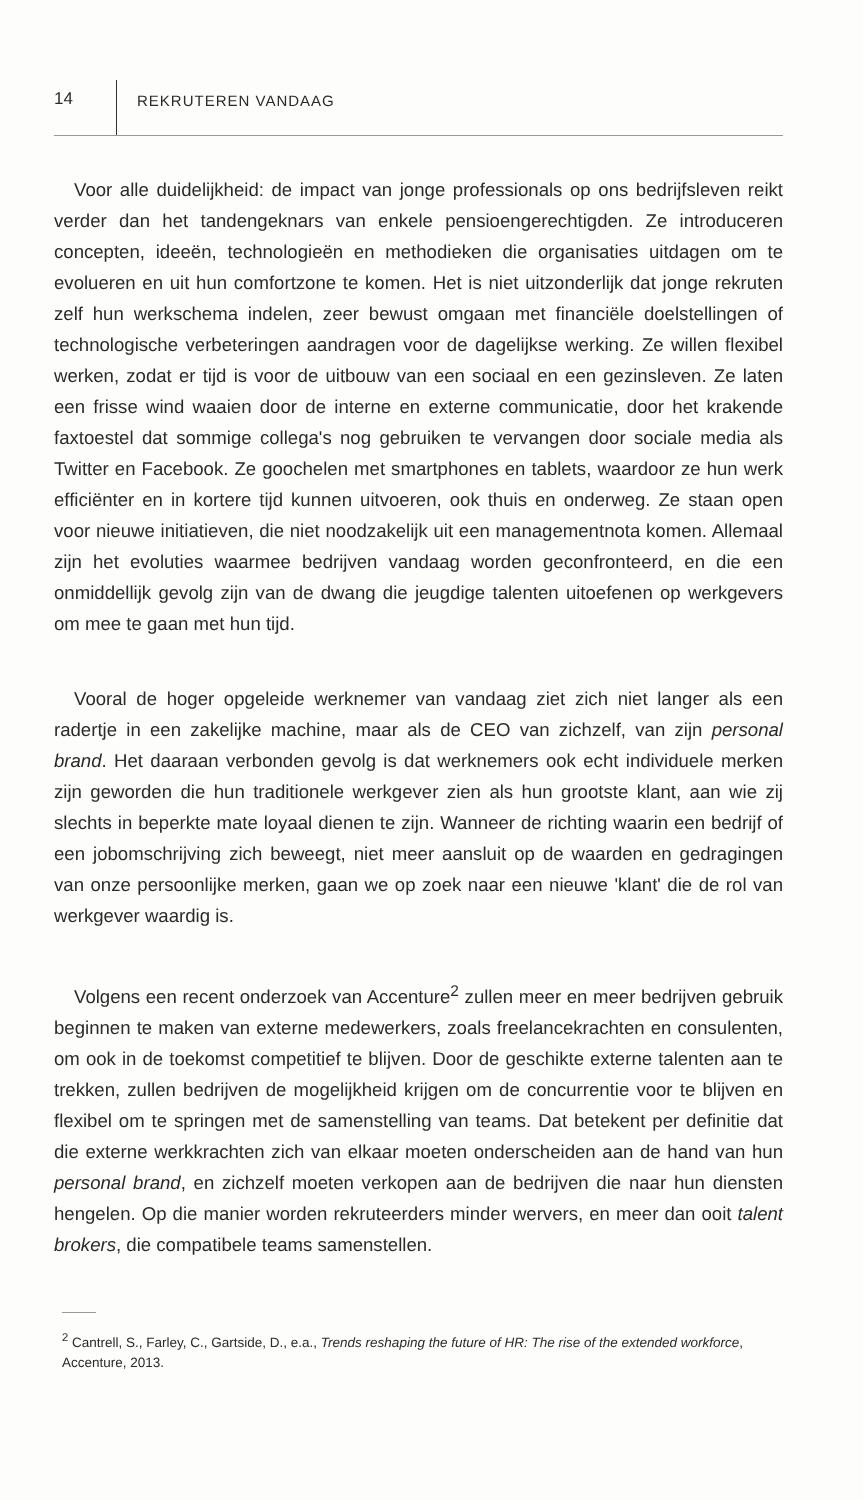14
REKRUTEREN VANDAAG
Voor alle duidelijkheid: de impact van jonge professionals op ons bedrijfsleven reikt verder dan het tandengeknars van enkele pensioengerechtigden. Ze introduceren concepten, ideeën, technologieën en methodieken die organisaties uitdagen om te evolueren en uit hun comfortzone te komen. Het is niet uitzonderlijk dat jonge rekruten zelf hun werkschema indelen, zeer bewust omgaan met financiële doelstellingen of technologische verbeteringen aandragen voor de dagelijkse werking. Ze willen flexibel werken, zodat er tijd is voor de uitbouw van een sociaal en een gezinsleven. Ze laten een frisse wind waaien door de interne en externe communicatie, door het krakende faxtoestel dat sommige collega's nog gebruiken te vervangen door sociale media als Twitter en Facebook. Ze goochelen met smartphones en tablets, waardoor ze hun werk efficiënter en in kortere tijd kunnen uitvoeren, ook thuis en onderweg. Ze staan open voor nieuwe initiatieven, die niet noodzakelijk uit een managementnota komen. Allemaal zijn het evoluties waarmee bedrijven vandaag worden geconfronteerd, en die een onmiddellijk gevolg zijn van de dwang die jeugdige talenten uitoefenen op werkgevers om mee te gaan met hun tijd.
Vooral de hoger opgeleide werknemer van vandaag ziet zich niet langer als een radertje in een zakelijke machine, maar als de CEO van zichzelf, van zijn personal brand. Het daaraan verbonden gevolg is dat werknemers ook echt individuele merken zijn geworden die hun traditionele werkgever zien als hun grootste klant, aan wie zij slechts in beperkte mate loyaal dienen te zijn. Wanneer de richting waarin een bedrijf of een jobomschrijving zich beweegt, niet meer aansluit op de waarden en gedragingen van onze persoonlijke merken, gaan we op zoek naar een nieuwe 'klant' die de rol van werkgever waardig is.
Volgens een recent onderzoek van Accenture<sup>2</sup> zullen meer en meer bedrijven gebruik beginnen te maken van externe medewerkers, zoals freelancekrachten en consulenten, om ook in de toekomst competitief te blijven. Door de geschikte externe talenten aan te trekken, zullen bedrijven de mogelijkheid krijgen om de concurrentie voor te blijven en flexibel om te springen met de samenstelling van teams. Dat betekent per definitie dat die externe werkkrachten zich van elkaar moeten onderscheiden aan de hand van hun personal brand, en zichzelf moeten verkopen aan de bedrijven die naar hun diensten hengelen. Op die manier worden rekruteerders minder wervers, en meer dan ooit talent brokers, die compatibele teams samenstellen.
<sup>2</sup> Cantrell, S., Farley, C., Gartside, D., e.a., Trends reshaping the future of HR: The rise of the extended workforce, Accenture, 2013.